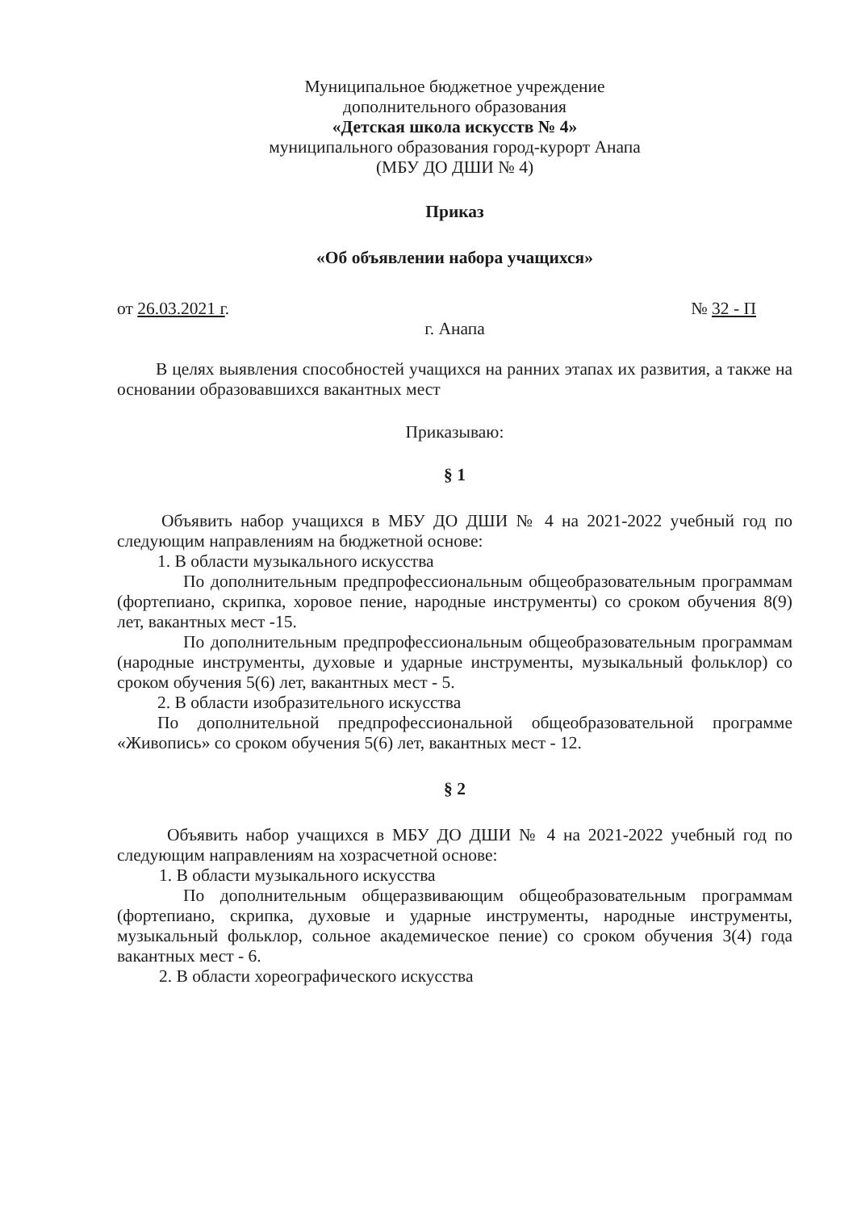Муниципальное бюджетное учреждение
дополнительного образования
«Детская школа искусств № 4»
муниципального образования город-курорт Анапа
(МБУ ДО ДШИ № 4)
Приказ
«Об объявлении набора учащихся»
от 26.03.2021 г. № 32 - П
г. Анапа
В целях выявления способностей учащихся на ранних этапах их развития, а также на основании образовавшихся вакантных мест
Приказываю:
§ 1
Объявить набор учащихся в МБУ ДО ДШИ № 4 на 2021-2022 учебный год по следующим направлениям на бюджетной основе:
1. В области музыкального искусства
По дополнительным предпрофессиональным общеобразовательным программам (фортепиано, скрипка, хоровое пение, народные инструменты) со сроком обучения 8(9) лет, вакантных мест -15.
По дополнительным предпрофессиональным общеобразовательным программам (народные инструменты, духовые и ударные инструменты, музыкальный фольклор) со сроком обучения 5(6) лет, вакантных мест - 5.
2. В области изобразительного искусства
По дополнительной предпрофессиональной общеобразовательной программе «Живопись» со сроком обучения 5(6) лет, вакантных мест - 12.
§ 2
Объявить набор учащихся в МБУ ДО ДШИ № 4 на 2021-2022 учебный год по следующим направлениям на хозрасчетной основе:
1. В области музыкального искусства
По дополнительным общеразвивающим общеобразовательным программам (фортепиано, скрипка, духовые и ударные инструменты, народные инструменты, музыкальный фольклор, сольное академическое пение) со сроком обучения 3(4) года вакантных мест - 6.
2. В области хореографического искусства